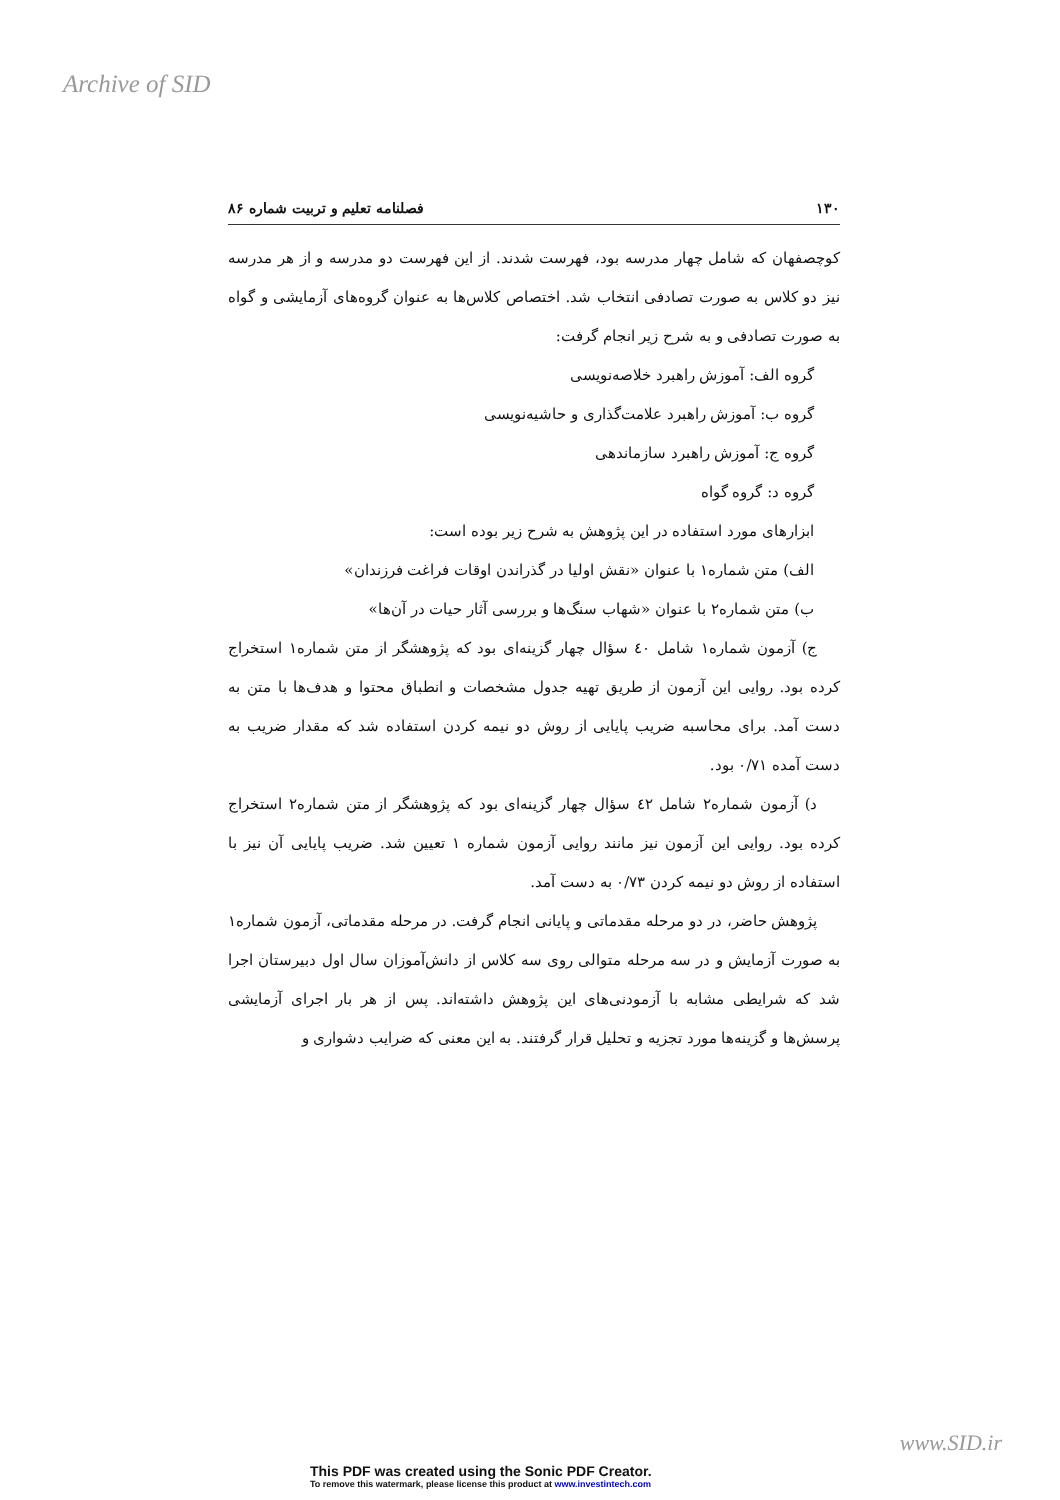Archive of SID
۱۳۰ فصلنامه تعلیم و تربیت شماره ۸۶
کوچصفهان که شامل چهار مدرسه بود، فهرست شدند. از این فهرست دو مدرسه و از هر مدرسه نیز دو کلاس به صورت تصادفی انتخاب شد. اختصاص کلاس‌ها به عنوان گروه‌های آزمایشی و گواه به صورت تصادفی و به شرح زیر انجام گرفت:
گروه الف: آموزش راهبرد خلاصه‌نویسی
گروه ب: آموزش راهبرد علامت‌گذاری و حاشیه‌نویسی
گروه ج: آموزش راهبرد سازماندهی
گروه د: گروه گواه
ابزارهای مورد استفاده در این پژوهش به شرح زیر بوده است:
الف) متن شماره۱ با عنوان «نقش اولیا در گذراندن اوقات فراغت فرزندان»
ب) متن شماره۲ با عنوان «شهاب سنگ‌ها و بررسی آثار حیات در آن‌ها»
  ج) آزمون شماره۱ شامل ٤۰ سؤال چهار گزینه‌ای بود که پژوهشگر از متن شماره۱ استخراج کرده بود. روایی این آزمون از طریق تهیه جدول مشخصات و انطباق محتوا و هدف‌ها با متن به دست آمد. برای محاسبه ضریب پایایی از روش دو نیمه کردن استفاده شد که مقدار ضریب به دست آمده ۰/۷۱ بود.
  د) آزمون شماره۲ شامل ٤۲ سؤال چهار گزینه‌ای بود که پژوهشگر از متن شماره۲ استخراج کرده بود. روایی این آزمون نیز مانند روایی آزمون شماره ۱ تعیین شد. ضریب پایایی آن نیز با استفاده از روش دو نیمه کردن ۰/۷۳ به دست آمد.
  پژوهش حاضر، در دو مرحله مقدماتی و پایانی انجام گرفت. در مرحله مقدماتی، آزمون شماره۱ به صورت آزمایش و در سه مرحله متوالی روی سه کلاس از دانش‌آموزان سال اول دبیرستان اجرا شد که شرایطی مشابه با آزمودنی‌های این پژوهش داشته‌اند. پس از هر بار اجرای آزمایشی پرسش‌ها و گزینه‌ها مورد تجزیه و تحلیل قرار گرفتند. به این معنی که ضرایب دشواری و
www.SID.ir
This PDF was created using the Sonic PDF Creator.
To remove this watermark, please license this product at www.investintech.com